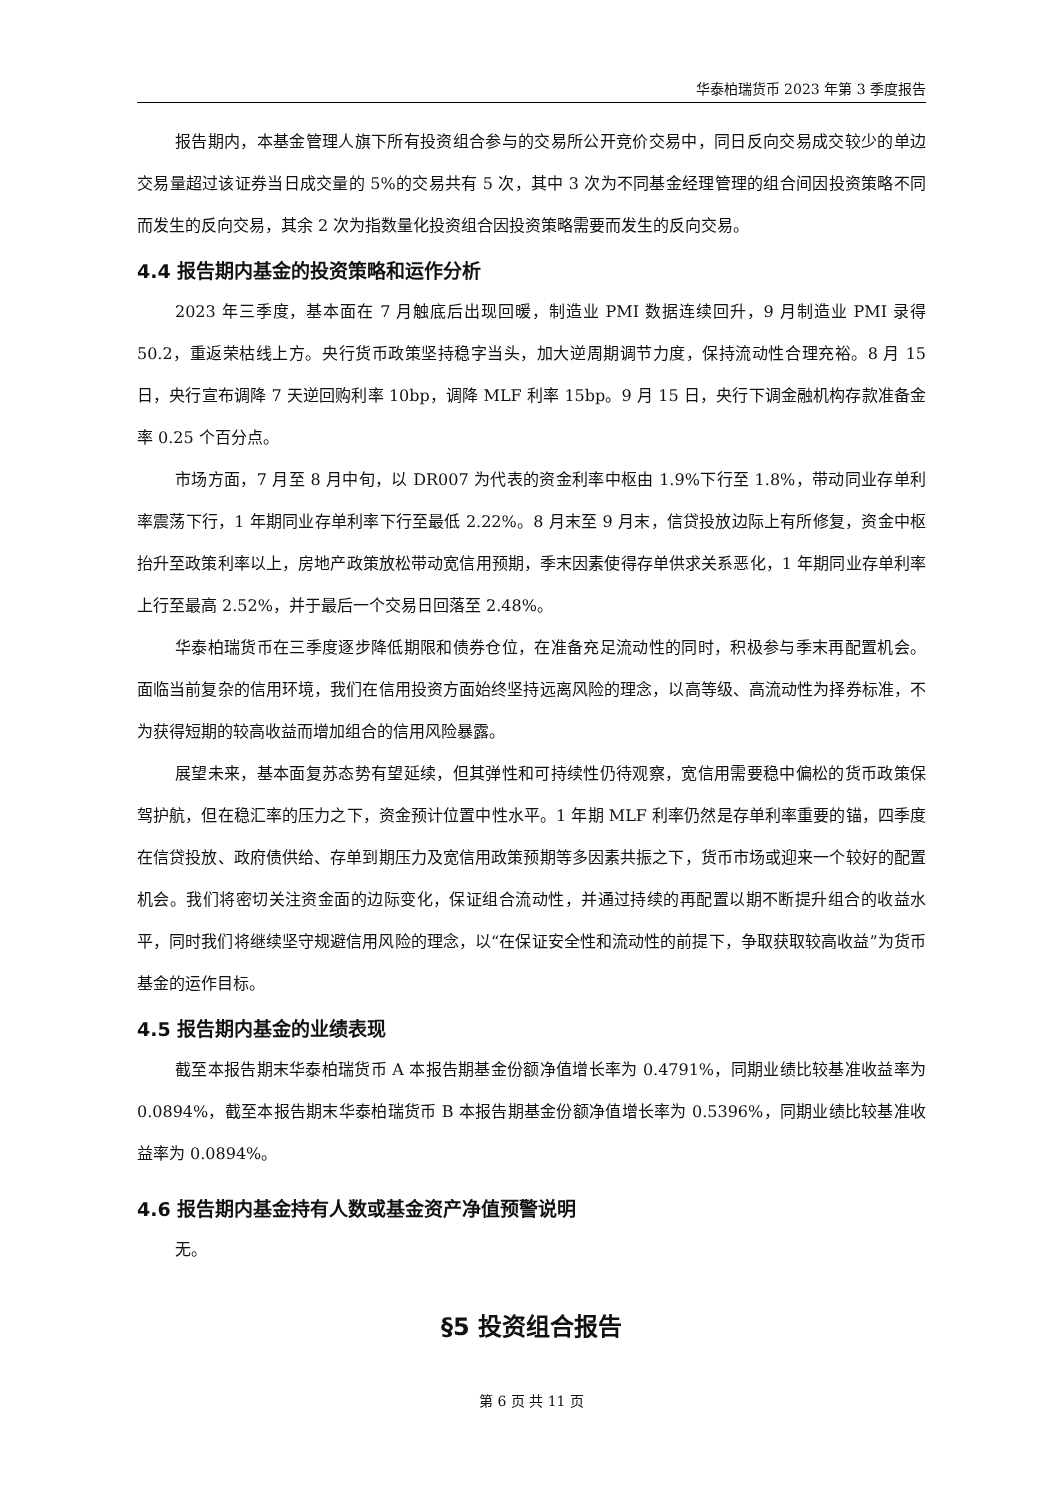华泰柏瑞货币 2023 年第 3 季度报告
报告期内，本基金管理人旗下所有投资组合参与的交易所公开竞价交易中，同日反向交易成交较少的单边交易量超过该证券当日成交量的 5%的交易共有 5 次，其中 3 次为不同基金经理管理的组合间因投资策略不同而发生的反向交易，其余 2 次为指数量化投资组合因投资策略需要而发生的反向交易。
4.4 报告期内基金的投资策略和运作分析
2023 年三季度，基本面在 7 月触底后出现回暖，制造业 PMI 数据连续回升，9 月制造业 PMI 录得 50.2，重返荣枯线上方。央行货币政策坚持稳字当头，加大逆周期调节力度，保持流动性合理充裕。8 月 15 日，央行宣布调降 7 天逆回购利率 10bp，调降 MLF 利率 15bp。9 月 15 日，央行下调金融机构存款准备金率 0.25 个百分点。
市场方面，7 月至 8 月中旬，以 DR007 为代表的资金利率中枢由 1.9%下行至 1.8%，带动同业存单利率震荡下行，1 年期同业存单利率下行至最低 2.22%。8 月末至 9 月末，信贷投放边际上有所修复，资金中枢抬升至政策利率以上，房地产政策放松带动宽信用预期，季末因素使得存单供求关系恶化，1 年期同业存单利率上行至最高 2.52%，并于最后一个交易日回落至 2.48%。
华泰柏瑞货币在三季度逐步降低期限和债券仓位，在准备充足流动性的同时，积极参与季末再配置机会。面临当前复杂的信用环境，我们在信用投资方面始终坚持远离风险的理念，以高等级、高流动性为择券标准，不为获得短期的较高收益而增加组合的信用风险暴露。
展望未来，基本面复苏态势有望延续，但其弹性和可持续性仍待观察，宽信用需要稳中偏松的货币政策保驾护航，但在稳汇率的压力之下，资金预计位置中性水平。1 年期 MLF 利率仍然是存单利率重要的锚，四季度在信贷投放、政府债供给、存单到期压力及宽信用政策预期等多因素共振之下，货币市场或迎来一个较好的配置机会。我们将密切关注资金面的边际变化，保证组合流动性，并通过持续的再配置以期不断提升组合的收益水平，同时我们将继续坚守规避信用风险的理念，以“在保证安全性和流动性的前提下，争取获取较高收益”为货币基金的运作目标。
4.5 报告期内基金的业绩表现
截至本报告期末华泰柏瑞货币 A 本报告期基金份额净值增长率为 0.4791%，同期业绩比较基准收益率为 0.0894%，截至本报告期末华泰柏瑞货币 B 本报告期基金份额净值增长率为 0.5396%，同期业绩比较基准收益率为 0.0894%。
4.6 报告期内基金持有人数或基金资产净值预警说明
无。
§5 投资组合报告
第 6 页 共 11 页